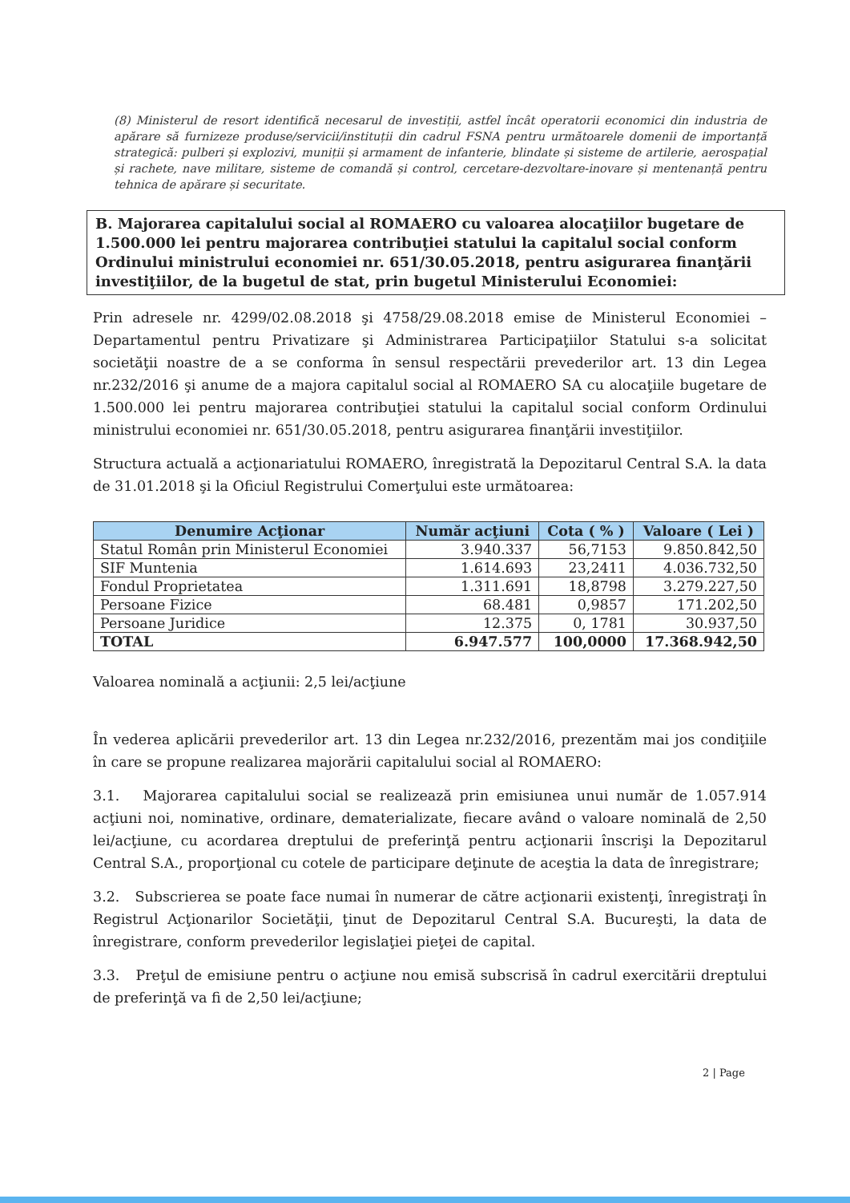(8) Ministerul de resort identifică necesarul de investiții, astfel încât operatorii economici din industria de apărare să furnizeze produse/servicii/instituții din cadrul FSNA pentru următoarele domenii de importanță strategică: pulberi și explozivi, muniții și armament de infanterie, blindate și sisteme de artilerie, aerospațial și rachete, nave militare, sisteme de comandă și control, cercetare-dezvoltare-inovare și mentenanță pentru tehnica de apărare și securitate.
B. Majorarea capitalului social al ROMAERO cu valoarea alocaţiilor bugetare de 1.500.000 lei pentru majorarea contribuţiei statului la capitalul social conform Ordinului ministrului economiei nr. 651/30.05.2018, pentru asigurarea finanţării investiţiilor, de la bugetul de stat, prin bugetul Ministerului Economiei:
Prin adresele nr. 4299/02.08.2018 şi 4758/29.08.2018 emise de Ministerul Economiei – Departamentul pentru Privatizare şi Administrarea Participaţiilor Statului s-a solicitat societăţii noastre de a se conforma în sensul respectării prevederilor art. 13 din Legea nr.232/2016 şi anume de a majora capitalul social al ROMAERO SA cu alocaţiile bugetare de 1.500.000 lei pentru majorarea contribuţiei statului la capitalul social conform Ordinului ministrului economiei nr. 651/30.05.2018, pentru asigurarea finanţării investiţiilor.
Structura actuală a acţionariatului ROMAERO, înregistrată la Depozitarul Central S.A. la data de 31.01.2018 şi la Oficiul Registrului Comerţului este următoarea:
| Denumire Acţionar | Număr acţiuni | Cota ( % ) | Valoare ( Lei ) |
| --- | --- | --- | --- |
| Statul Român prin Ministerul Economiei | 3.940.337 | 56,7153 | 9.850.842,50 |
| SIF Muntenia | 1.614.693 | 23,2411 | 4.036.732,50 |
| Fondul Proprietatea | 1.311.691 | 18,8798 | 3.279.227,50 |
| Persoane Fizice | 68.481 | 0,9857 | 171.202,50 |
| Persoane Juridice | 12.375 | 0, 1781 | 30.937,50 |
| TOTAL | 6.947.577 | 100,0000 | 17.368.942,50 |
Valoarea nominală a acţiunii: 2,5 lei/acţiune
În vederea aplicării prevederilor art. 13 din Legea nr.232/2016, prezentăm mai jos condiţiile în care se propune realizarea majorării capitalului social al ROMAERO:
3.1. Majorarea capitalului social se realizează prin emisiunea unui număr de 1.057.914 acţiuni noi, nominative, ordinare, dematerializate, fiecare având o valoare nominală de 2,50 lei/acţiune, cu acordarea dreptului de preferinţă pentru acţionarii înscrişi la Depozitarul Central S.A., proporţional cu cotele de participare deţinute de aceştia la data de înregistrare;
3.2. Subscrierea se poate face numai în numerar de către acţionarii existenţi, înregistraţi în Registrul Acţionarilor Societăţii, ţinut de Depozitarul Central S.A. Bucureşti, la data de înregistrare, conform prevederilor legislaţiei pieţei de capital.
3.3. Preţul de emisiune pentru o acţiune nou emisă subscrisă în cadrul exercitării dreptului de preferinţă va fi de 2,50 lei/acţiune;
2 | Page